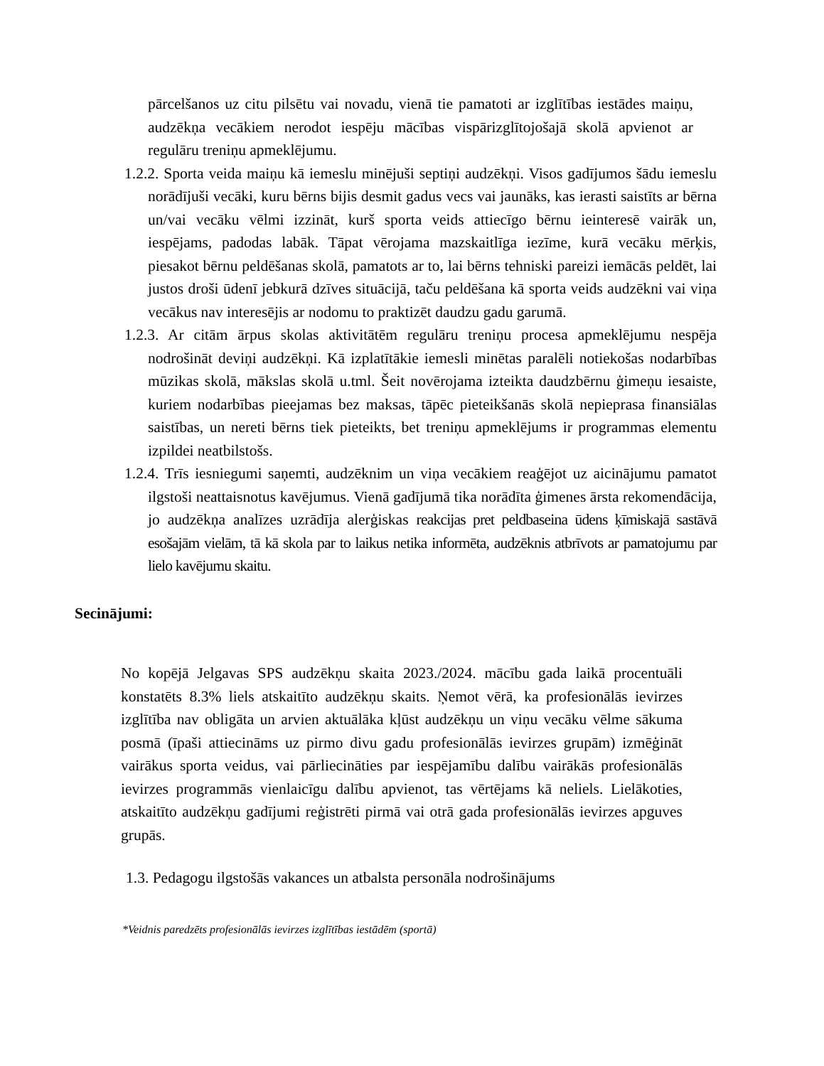pārcelšanos uz citu pilsētu vai novadu, vienā tie pamatoti ar izglītības iestādes maiņu, audzēkņa vecākiem nerodot iespēju mācības vispārizglītojošajā skolā apvienot ar regulāru treniņu apmeklējumu.
1.2.2. Sporta veida maiņu kā iemeslu minējuši septiņi audzēkņi. Visos gadījumos šādu iemeslu norādījuši vecāki, kuru bērns bijis desmit gadus vecs vai jaunāks, kas ierasti saistīts ar bērna un/vai vecāku vēlmi izzināt, kurš sporta veids attiecīgo bērnu ieinteresē vairāk un, iespējams, padodas labāk. Tāpat vērojama mazskaitlīga iezīme, kurā vecāku mērķis, piesakot bērnu peldēšanas skolā, pamatots ar to, lai bērns tehniski pareizi iemācās peldēt, lai justos droši ūdenī jebkurā dzīves situācijā, taču peldēšana kā sporta veids audzēkni vai viņa vecākus nav interesējis ar nodomu to praktizēt daudzu gadu garumā.
1.2.3. Ar citām ārpus skolas aktivitātēm regulāru treniņu procesa apmeklējumu nespēja nodrošināt deviņi audzēkņi. Kā izplatītākie iemesli minētas paralēli notiekošas nodarbības mūzikas skolā, mākslas skolā u.tml. Šeit novērojama izteikta daudzbērnu ģimeņu iesaiste, kuriem nodarbības pieejamas bez maksas, tāpēc pieteikšanās skolā nepieprasa finansiālas saistības, un nereti bērns tiek pieteikts, bet treniņu apmeklējums ir programmas elementu izpildei neatbilstošs.
1.2.4. Trīs iesniegumi saņemti, audzēknim un viņa vecākiem reaģējot uz aicinājumu pamatot ilgstoši neattaisnotus kavējumus. Vienā gadījumā tika norādīta ģimenes ārsta rekomendācija, jo audzēkņa analīzes uzrādīja alerģiskas reakcijas pret peldbaseina ūdens ķīmiskajā sastāvā esošajām vielām, tā kā skola par to laikus netika informēta, audzēknis atbrīvots ar pamatojumu par lielo kavējumu skaitu.
Secinājumi:
No kopējā Jelgavas SPS audzēkņu skaita 2023./2024. mācību gada laikā procentuāli konstatēts 8.3% liels atskaitīto audzēkņu skaits. Ņemot vērā, ka profesionālās ievirzes izglītība nav obligāta un arvien aktuālāka kļūst audzēkņu un viņu vecāku vēlme sākuma posmā (īpaši attiecināms uz pirmo divu gadu profesionālās ievirzes grupām) izmēģināt vairākus sporta veidus, vai pārliecināties par iespējamību dalību vairākās profesionālās ievirzes programmās vienlaicīgu dalību apvienot, tas vērtējams kā neliels. Lielākoties, atskaitīto audzēkņu gadījumi reģistrēti pirmā vai otrā gada profesionālās ievirzes apguves grupās.
1.3. Pedagogu ilgstošās vakances un atbalsta personāla nodrošinājums
*Veidnis paredzēts profesionālās ievirzes izglītības iestādēm (sportā)